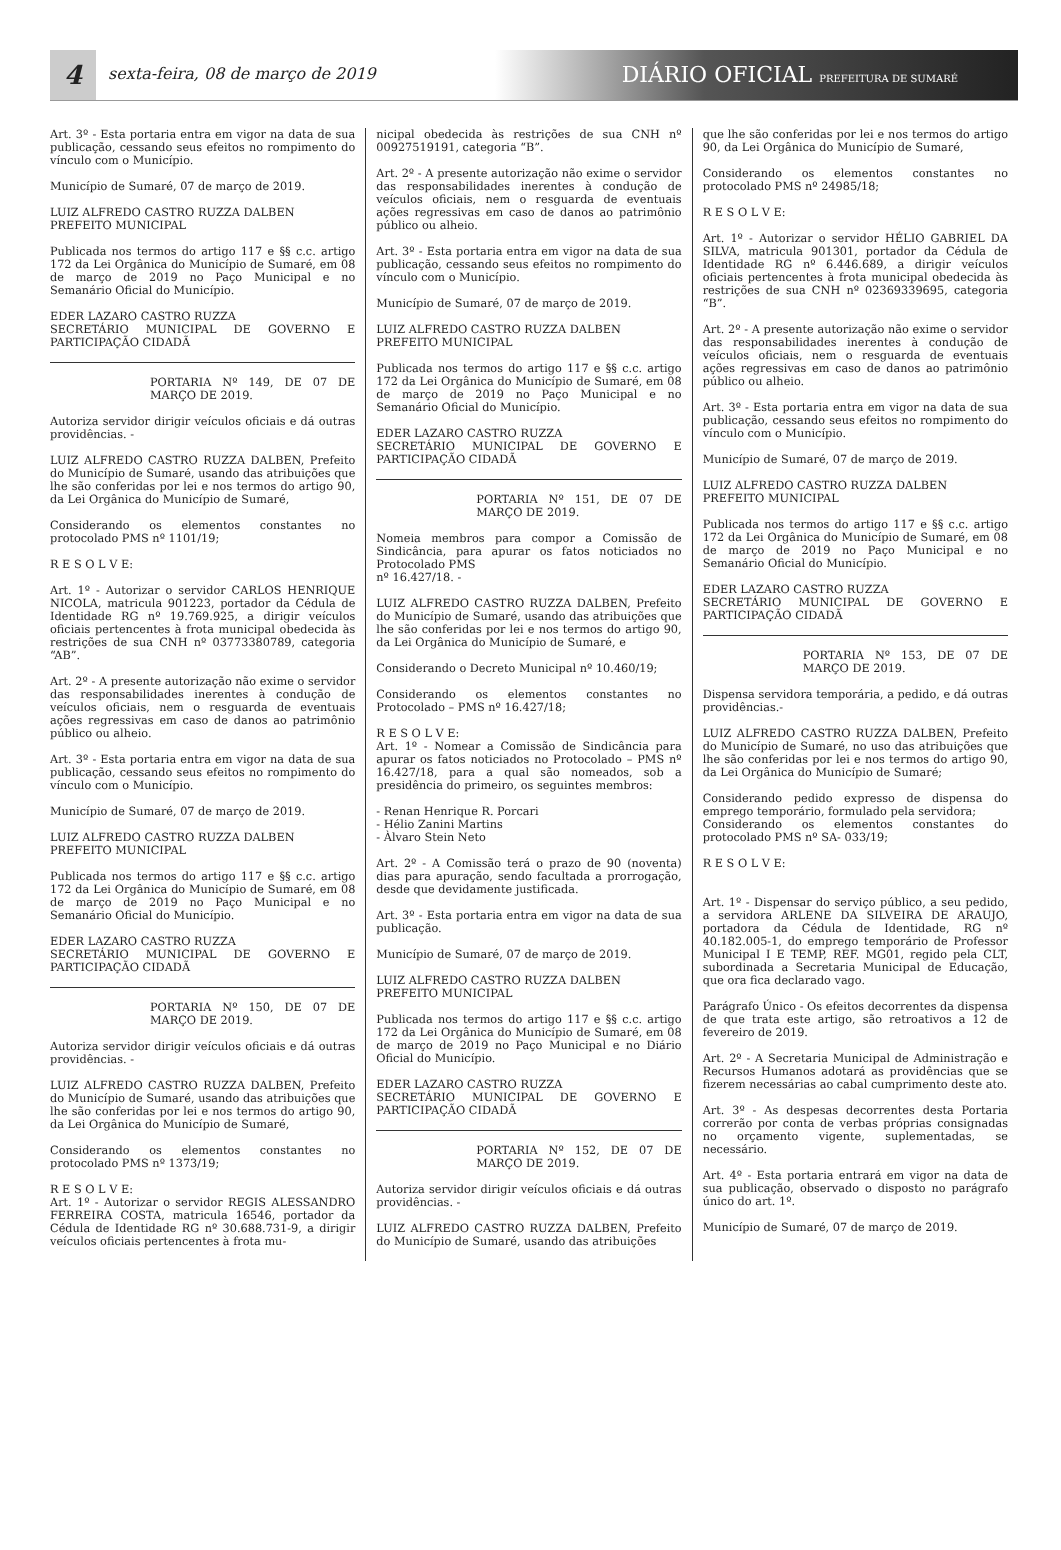4
sexta-feira, 08 de março de 2019
DIÁRIO OFICIAL PREFEITURA DE SUMARÉ
Art. 3º - Esta portaria entra em vigor na data de sua publicação, cessando seus efeitos no rompimento do vínculo com o Município.
Município de Sumaré, 07 de março de 2019.
LUIZ ALFREDO CASTRO RUZZA DALBEN
PREFEITO MUNICIPAL
Publicada nos termos do artigo 117 e §§ c.c. artigo 172 da Lei Orgânica do Município de Sumaré, em 08 de março de 2019 no Paço Municipal e no Semanário Oficial do Município.
EDER LAZARO CASTRO RUZZA
SECRETÁRIO MUNICIPAL DE GOVERNO E PARTICIPAÇÃO CIDADÃ
PORTARIA Nº 149, DE 07 DE MARÇO DE 2019.
Autoriza servidor dirigir veículos oficiais e dá outras providências. -
LUIZ ALFREDO CASTRO RUZZA DALBEN, Prefeito do Município de Sumaré, usando das atribuições que lhe são conferidas por lei e nos termos do artigo 90, da Lei Orgânica do Município de Sumaré,
Considerando os elementos constantes no protocolado PMS nº 1101/19;
R E S O L V E:
Art. 1º - Autorizar o servidor CARLOS HENRIQUE NICOLA, matricula 901223, portador da Cédula de Identidade RG nº 19.769.925, a dirigir veículos oficiais pertencentes à frota municipal obedecida às restrições de sua CNH nº 03773380789, categoria “AB”.
Art. 2º - A presente autorização não exime o servidor das responsabilidades inerentes à condução de veículos oficiais, nem o resguarda de eventuais ações regressivas em caso de danos ao patrimônio público ou alheio.
Art. 3º - Esta portaria entra em vigor na data de sua publicação, cessando seus efeitos no rompimento do vínculo com o Município.
Município de Sumaré, 07 de março de 2019.
LUIZ ALFREDO CASTRO RUZZA DALBEN
PREFEITO MUNICIPAL
Publicada nos termos do artigo 117 e §§ c.c. artigo 172 da Lei Orgânica do Município de Sumaré, em 08 de março de 2019 no Paço Municipal e no Semanário Oficial do Município.
EDER LAZARO CASTRO RUZZA
SECRETÁRIO MUNICIPAL DE GOVERNO E PARTICIPAÇÃO CIDADÃ
PORTARIA Nº 150, DE 07 DE MARÇO DE 2019.
Autoriza servidor dirigir veículos oficiais e dá outras providências. -
LUIZ ALFREDO CASTRO RUZZA DALBEN, Prefeito do Município de Sumaré, usando das atribuições que lhe são conferidas por lei e nos termos do artigo 90, da Lei Orgânica do Município de Sumaré,
Considerando os elementos constantes no protocolado PMS nº 1373/19;
R E S O L V E:
Art. 1º - Autorizar o servidor REGIS ALESSANDRO FERREIRA COSTA, matricula 16546, portador da Cédula de Identidade RG nº 30.688.731-9, a dirigir veículos oficiais pertencentes à frota mu-
nicipal obedecida às restrições de sua CNH nº 00927519191, categoria “B”.
Art. 2º - A presente autorização não exime o servidor das responsabilidades inerentes à condução de veículos oficiais, nem o resguarda de eventuais ações regressivas em caso de danos ao patrimônio público ou alheio.
Art. 3º - Esta portaria entra em vigor na data de sua publicação, cessando seus efeitos no rompimento do vínculo com o Município.
Município de Sumaré, 07 de março de 2019.
LUIZ ALFREDO CASTRO RUZZA DALBEN
PREFEITO MUNICIPAL
Publicada nos termos do artigo 117 e §§ c.c. artigo 172 da Lei Orgânica do Município de Sumaré, em 08 de março de 2019 no Paço Municipal e no Semanário Oficial do Município.
EDER LAZARO CASTRO RUZZA
SECRETÁRIO MUNICIPAL DE GOVERNO E PARTICIPAÇÃO CIDADÃ
PORTARIA Nº 151, DE 07 DE MARÇO DE 2019.
Nomeia membros para compor a Comissão de Sindicância, para apurar os fatos noticiados no Protocolado PMS
nº 16.427/18. -
LUIZ ALFREDO CASTRO RUZZA DALBEN, Prefeito do Município de Sumaré, usando das atribuições que lhe são conferidas por lei e nos termos do artigo 90, da Lei Orgânica do Município de Sumaré, e
Considerando o Decreto Municipal nº 10.460/19;
Considerando os elementos constantes no Protocolado – PMS nº 16.427/18;
R E S O L V E:
Art. 1º - Nomear a Comissão de Sindicância para apurar os fatos noticiados no Protocolado – PMS nº 16.427/18, para a qual são nomeados, sob a presidência do primeiro, os seguintes membros:
- Renan Henrique R. Porcari
- Hélio Zanini Martins
- Àlvaro Stein Neto
Art. 2º - A Comissão terá o prazo de 90 (noventa) dias para apuração, sendo facultada a prorrogação, desde que devidamente justificada.
Art. 3º - Esta portaria entra em vigor na data de sua publicação.
Município de Sumaré, 07 de março de 2019.
LUIZ ALFREDO CASTRO RUZZA DALBEN
PREFEITO MUNICIPAL
Publicada nos termos do artigo 117 e §§ c.c. artigo 172 da Lei Orgânica do Município de Sumaré, em 08 de março de 2019 no Paço Municipal e no Diário Oficial do Município.
EDER LAZARO CASTRO RUZZA
SECRETÁRIO MUNICIPAL DE GOVERNO E PARTICIPAÇÃO CIDADÃ
PORTARIA Nº 152, DE 07 DE MARÇO DE 2019.
Autoriza servidor dirigir veículos oficiais e dá outras providências. -
LUIZ ALFREDO CASTRO RUZZA DALBEN, Prefeito do Município de Sumaré, usando das atribuições
que lhe são conferidas por lei e nos termos do artigo 90, da Lei Orgânica do Município de Sumaré,
Considerando os elementos constantes no protocolado PMS nº 24985/18;
R E S O L V E:
Art. 1º - Autorizar o servidor HÉLIO GABRIEL DA SILVA, matricula 901301, portador da Cédula de Identidade RG nº 6.446.689, a dirigir veículos oficiais pertencentes à frota municipal obedecida às restrições de sua CNH nº 02369339695, categoria “B”.
Art. 2º - A presente autorização não exime o servidor das responsabilidades inerentes à condução de veículos oficiais, nem o resguarda de eventuais ações regressivas em caso de danos ao patrimônio público ou alheio.
Art. 3º - Esta portaria entra em vigor na data de sua publicação, cessando seus efeitos no rompimento do vínculo com o Município.
Município de Sumaré, 07 de março de 2019.
LUIZ ALFREDO CASTRO RUZZA DALBEN
PREFEITO MUNICIPAL
Publicada nos termos do artigo 117 e §§ c.c. artigo 172 da Lei Orgânica do Município de Sumaré, em 08 de março de 2019 no Paço Municipal e no Semanário Oficial do Município.
EDER LAZARO CASTRO RUZZA
SECRETÁRIO MUNICIPAL DE GOVERNO E PARTICIPAÇÃO CIDADÃ
PORTARIA Nº 153, DE 07 DE MARÇO DE 2019.
Dispensa servidora temporária, a pedido, e dá outras providências.-
LUIZ ALFREDO CASTRO RUZZA DALBEN, Prefeito do Município de Sumaré, no uso das atribuições que lhe são conferidas por lei e nos termos do artigo 90, da Lei Orgânica do Município de Sumaré;
Considerando pedido expresso de dispensa do emprego temporário, formulado pela servidora;
Considerando os elementos constantes do protocolado PMS nº SA- 033/19;
R E S O L V E:
Art. 1º - Dispensar do serviço público, a seu pedido, a servidora ARLENE DA SILVEIRA DE ARAUJO, portadora da Cédula de Identidade, RG nº 40.182.005-1, do emprego temporário de Professor Municipal I E TEMP, REF. MG01, regido pela CLT, subordinada a Secretaria Municipal de Educação, que ora fica declarado vago.
Parágrafo Único - Os efeitos decorrentes da dispensa de que trata este artigo, são retroativos a 12 de fevereiro de 2019.
Art. 2º - A Secretaria Municipal de Administração e Recursos Humanos adotará as providências que se fizerem necessárias ao cabal cumprimento deste ato.
Art. 3º - As despesas decorrentes desta Portaria correrão por conta de verbas próprias consignadas no orçamento vigente, suplementadas, se necessário.
Art. 4º - Esta portaria entrará em vigor na data de sua publicação, observado o disposto no parágrafo único do art. 1º.
Município de Sumaré, 07 de março de 2019.